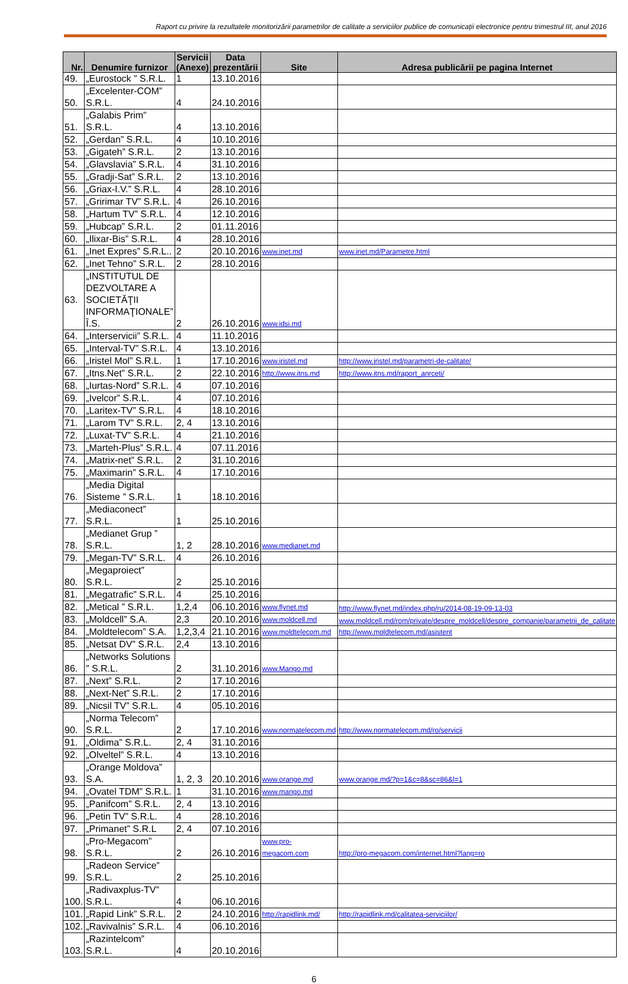Raport cu privire la rezultatele monitorizării parametrilor de calitate a serviciilor publice de comunicații electronice pentru trimestrul III, anul 2016
| Nr. | Denumire furnizor | Servicii (Anexe) | Data prezentării | Site | Adresa publicării pe pagina Internet |
| --- | --- | --- | --- | --- | --- |
| 49. | „Eurostock ” S.R.L. | 1 | 13.10.2016 | | |
| 50. | „Excelenter-COM” S.R.L. | 4 | 24.10.2016 | | |
| 51. | „Galabis Prim” S.R.L. | 4 | 13.10.2016 | | |
| 52. | „Gerdan” S.R.L. | 4 | 10.10.2016 | | |
| 53. | „Gigateh” S.R.L. | 2 | 13.10.2016 | | |
| 54. | „Glavslavia” S.R.L. | 4 | 31.10.2016 | | |
| 55. | „Gradji-Sat” S.R.L. | 2 | 13.10.2016 | | |
| 56. | „Griax-I.V.” S.R.L. | 4 | 28.10.2016 | | |
| 57. | „Gririmar TV” S.R.L. | 4 | 26.10.2016 | | |
| 58. | „Hartum TV” S.R.L. | 4 | 12.10.2016 | | |
| 59. | „Hubcap” S.R.L. | 2 | 01.11.2016 | | |
| 60. | „Ilixar-Bis” S.R.L. | 4 | 28.10.2016 | | |
| 61. | „Inet Expres” S.R.L.. | 2 | 20.10.2016 | www.inet.md | www.inet.md/Parametre.html |
| 62. | „Inet Tehno” S.R.L. | 2 | 28.10.2016 | | |
| 63. | „INSTITUTUL DE DEZVOLTARE A SOCIETĂŢII INFORMAŢIONALE” Î.S. | 2 | 26.10.2016 | www.idsi.md | |
| 64. | „Interservicii” S.R.L. | 4 | 11.10.2016 | | |
| 65. | „Interval-TV” S.R.L. | 4 | 13.10.2016 | | |
| 66. | „Iristel Mol” S.R.L. | 1 | 17.10.2016 | www.iristel.md | http://www.iristel.md/parametri-de-calitate/ |
| 67. | „Itns.Net” S.R.L. | 2 | 22.10.2016 | http://www.itns.md | http://www.itns.md/raport_anrceti/ |
| 68. | „Iurtas-Nord” S.R.L. | 4 | 07.10.2016 | | |
| 69. | „Ivelcor” S.R.L. | 4 | 07.10.2016 | | |
| 70. | „Laritex-TV” S.R.L. | 4 | 18.10.2016 | | |
| 71. | „Larom TV” S.R.L. | 2, 4 | 13.10.2016 | | |
| 72. | „Luxat-TV” S.R.L. | 4 | 21.10.2016 | | |
| 73. | „Marteh-Plus” S.R.L. | 4 | 07.11.2016 | | |
| 74. | „Matrix-net” S.R.L. | 2 | 31.10.2016 | | |
| 75. | „Maximarin” S.R.L. | 4 | 17.10.2016 | | |
| 76. | „Media Digital Sisteme ” S.R.L. | 1 | 18.10.2016 | | |
| 77. | „Mediaconect” S.R.L. | 1 | 25.10.2016 | | |
| 78. | „Medianet Grup ” S.R.L. | 1, 2 | 28.10.2016 | www.medianet.md | |
| 79. | „Megan-TV” S.R.L. | 4 | 26.10.2016 | | |
| 80. | „Megaproiect” S.R.L. | 2 | 25.10.2016 | | |
| 81. | „Megatrafic” S.R.L. | 4 | 25.10.2016 | | |
| 82. | „Metical ” S.R.L. | 1,2,4 | 06.10.2016 | www.flynet.md | http://www.flynet.md/index.php/ru/2014-08-19-09-13-03 |
| 83. | „Moldcell” S.A. | 2,3 | 20.10.2016 | www.moldcell.md | www.moldcell.md/rom/private/despre_moldcell/despre_companie/parametrii_de_calitate |
| 84. | „Moldtelecom” S.A. | 1,2,3,4 | 21.10.2016 | www.moldtelecom.md | http://www.moldtelecom.md/asistent |
| 85. | „Netsat DV” S.R.L. | 2,4 | 13.10.2016 | | |
| 86. | „Networks Solutions ” S.R.L. | 2 | 31.10.2016 | www.Mango.md | |
| 87. | „Next” S.R.L. | 2 | 17.10.2016 | | |
| 88. | „Next-Net” S.R.L. | 2 | 17.10.2016 | | |
| 89. | „Nicsil TV” S.R.L. | 4 | 05.10.2016 | | |
| 90. | „Norma Telecom” S.R.L. | 2 | 17.10.2016 | www.normatelecom.md | http://www.normatelecom.md/ro/servicii |
| 91. | „Oldima” S.R.L. | 2, 4 | 31.10.2016 | | |
| 92. | „Olveltel” S.R.L. | 4 | 13.10.2016 | | |
| 93. | „Orange Moldova” S.A. | 1, 2, 3 | 20.10.2016 | www.orange.md | www.orange.md/?p=1&c=8&sc=86&l=1 |
| 94. | „Ovatel TDM” S.R.L. | 1 | 31.10.2016 | www.mango.md | |
| 95. | „Panifcom” S.R.L. | 2, 4 | 13.10.2016 | | |
| 96. | „Petin TV” S.R.L. | 4 | 28.10.2016 | | |
| 97. | „Primanet” S.R.L | 2, 4 | 07.10.2016 | | |
| 98. | „Pro-Megacom” S.R.L. | 2 | 26.10.2016 | www.pro-megacom.com | http://pro-megacom.com/internet.html?lang=ro |
| 99. | „Radeon Service” S.R.L. | 2 | 25.10.2016 | | |
| 100. | „Radivaxplus-TV” S.R.L. | 4 | 06.10.2016 | | |
| 101. | „Rapid Link” S.R.L. | 2 | 24.10.2016 | http://rapidlink.md/ | http://rapidlink.md/calitatea-serviciilor/ |
| 102. | „Ravivalnis” S.R.L. | 4 | 06.10.2016 | | |
| 103. | „Razintelcom” S.R.L. | 4 | 20.10.2016 | | |
6